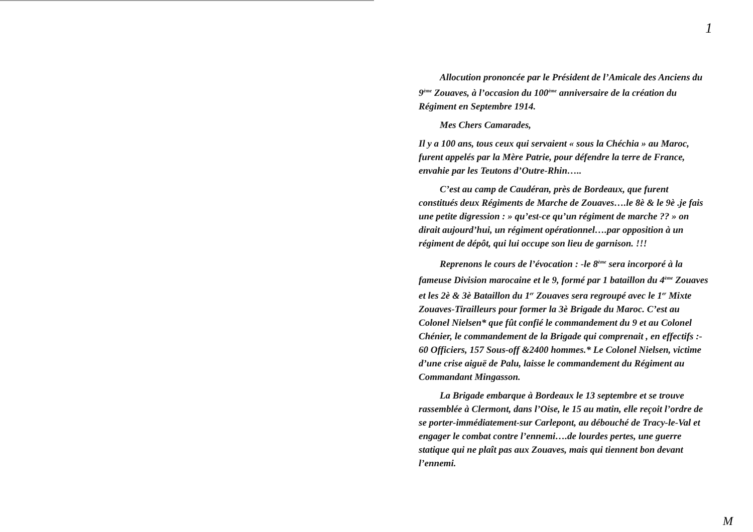1
Allocution prononcée par le Président de l’Amicale des Anciens du 9<sup>ème</sup> Zouaves, à l’occasion du 100<sup>ème</sup> anniversaire de la création du Régiment en Septembre 1914.
Mes Chers Camarades,
Il y a 100 ans, tous ceux qui servaient « sous la Chéchia » au Maroc, furent appelés par la Mère Patrie, pour défendre la terre de France, envahie par les Teutons d’Outre-Rhin…..
C’est au camp de Caudéran, près de Bordeaux, que furent constitués deux Régiments de Marche de Zouaves….le 8è & le 9è .je fais une petite digression : » qu’est-ce qu’un régiment de marche ?? » on dirait aujourd’hui, un régiment opérationnel….par opposition à un régiment de dépôt, qui lui occupe son lieu de garnison. !!!
Reprenons le cours de l’évocation : -le 8<sup>ème</sup> sera incorporé à la fameuse Division marocaine et le 9, formé par 1 bataillon du 4<sup>ème</sup> Zouaves et les 2è & 3è Bataillon du 1<sup>er</sup> Zouaves sera regroupé avec le 1<sup>er</sup> Mixte Zouaves-Tirailleurs pour former la 3è Brigade du Maroc. C’est au Colonel Nielsen* que fût confié le commandement du 9 et au Colonel Chénier, le commandement de la Brigade qui comprenait , en effectifs :- 60 Officiers, 157 Sous-off &2400 hommes.* Le Colonel Nielsen, victime d’une crise aiguë de Palu, laisse le commandement du Régiment au Commandant Mingasson.
La Brigade embarque à Bordeaux le 13 septembre et se trouve rassemblée à Clermont, dans l’Oise, le 15 au matin, elle reçoit l’ordre de se porter-immédiatement-sur Carlepont, au débouché de Tracy-le-Val et engager le combat contre l’ennemi….de lourdes pertes, une guerre statique qui ne plaît pas aux Zouaves, mais qui tiennent bon devant l’ennemi.
M